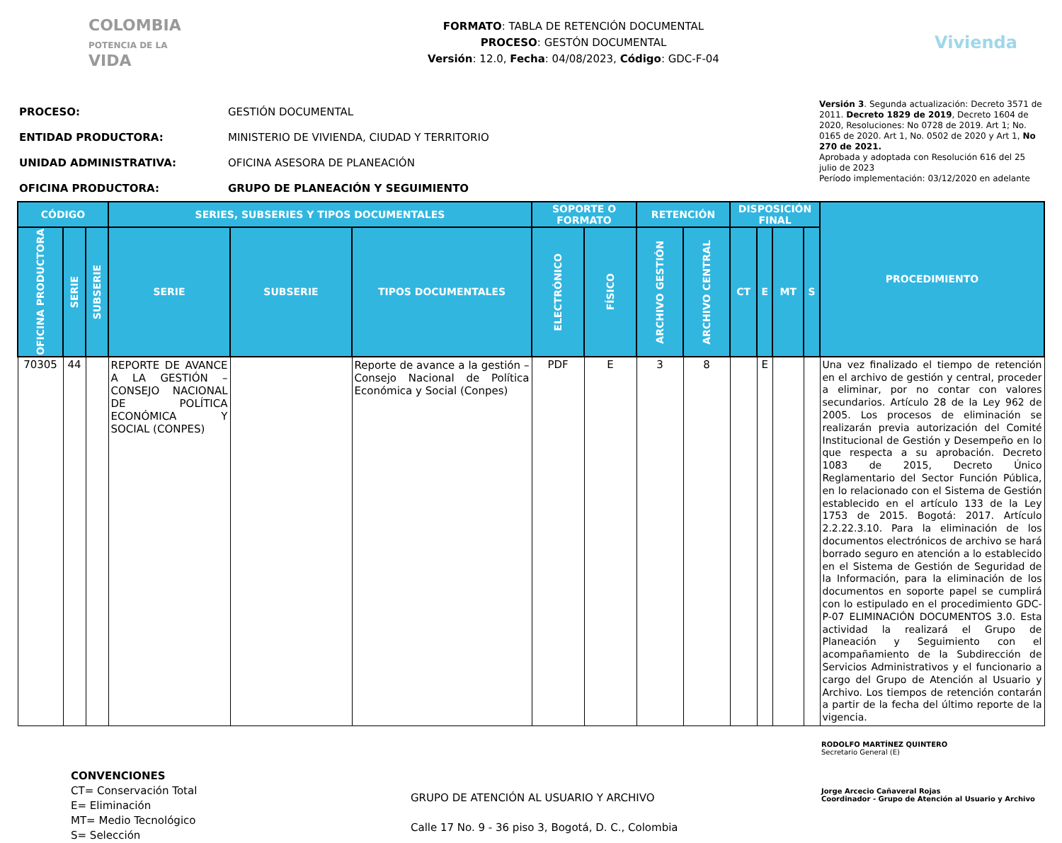COLOMBIA
POTENCIA DE LA
VIDA
FORMATO: TABLA DE RETENCIÓN DOCUMENTAL
PROCESO: GESTÓN DOCUMENTAL
Versión: 12.0, Fecha: 04/08/2023, Código: GDC-F-04
Vivienda
| PROCESO: | GESTIÓN DOCUMENTAL |
| ENTIDAD PRODUCTORA: | MINISTERIO DE VIVIENDA, CIUDAD Y TERRITORIO |
| UNIDAD ADMINISTRATIVA: | OFICINA ASESORA DE PLANEACIÓN |
| OFICINA PRODUCTORA: | GRUPO DE PLANEACIÓN Y SEGUIMIENTO |
Versión 3. Segunda actualización: Decreto 3571 de 2011. Decreto 1829 de 2019, Decreto 1604 de 2020, Resoluciones: No 0728 de 2019. Art 1; No. 0165 de 2020. Art 1, No. 0502 de 2020 y Art 1, No 270 de 2021.
Aprobada y adoptada con Resolución 616 del 25 julio de 2023
Período implementación: 03/12/2020 en adelante
| CÓDIGO | | | SERIES, SUBSERIES Y TIPOS DOCUMENTALES | | | SOPORTE O FORMATO | | RETENCIÓN | | DISPOSICIÓN FINAL | | | | PROCEDIMIENTO |
| --- | --- | --- | --- | --- | --- | --- | --- | --- | --- | --- | --- | --- | --- | --- |
| OFICINA PRODUCTORA | SERIE | SUBSERIE | SERIE | SUBSERIE | TIPOS DOCUMENTALES | ELECTRÓNICO | FÍSICO | ARCHIVO GESTIÓN | ARCHIVO CENTRAL | CT | E | MT | S | |
| 70305 | 44 | | REPORTE DE AVANCE A LA GESTIÓN – CONSEJO NACIONAL DE POLÍTICA ECONÓMICA Y SOCIAL (CONPES) | | Reporte de avance a la gestión – Consejo Nacional de Política Económica y Social (Conpes) | PDF | E | 3 | 8 | | E | | | Una vez finalizado el tiempo de retención en el archivo de gestión y central, proceder a eliminar, por no contar con valores secundarios. Artículo 28 de la Ley 962 de 2005. Los procesos de eliminación se realizarán previa autorización del Comité Institucional de Gestión y Desempeño en lo que respecta a su aprobación. Decreto 1083 de 2015, Decreto Único Reglamentario del Sector Función Pública, en lo relacionado con el Sistema de Gestión establecido en el artículo 133 de la Ley 1753 de 2015. Bogotá: 2017. Artículo 2.2.22.3.10. Para la eliminación de los documentos electrónicos de archivo se hará borrado seguro en atención a lo establecido en el Sistema de Gestión de Seguridad de la Información, para la eliminación de los documentos en soporte papel se cumplirá con lo estipulado en el procedimiento GDC-P-07 ELIMINACIÓN DOCUMENTOS 3.0. Esta actividad la realizará el Grupo de Planeación y Seguimiento con el acompañamiento de la Subdirección de Servicios Administrativos y el funcionario a cargo del Grupo de Atención al Usuario y Archivo. Los tiempos de retención contarán a partir de la fecha del último reporte de la vigencia. |
CONVENCIONES
CT= Conservación Total
E= Eliminación
MT= Medio Tecnológico
S= Selección
GRUPO DE ATENCIÓN AL USUARIO Y ARCHIVO
Calle 17 No. 9 - 36 piso 3, Bogotá, D. C., Colombia
RODOLFO MARTÍNEZ QUINTERO
Secretario General (E)
Jorge Arcecio Cañaveral Rojas
Coordinador - Grupo de Atención al Usuario y Archivo